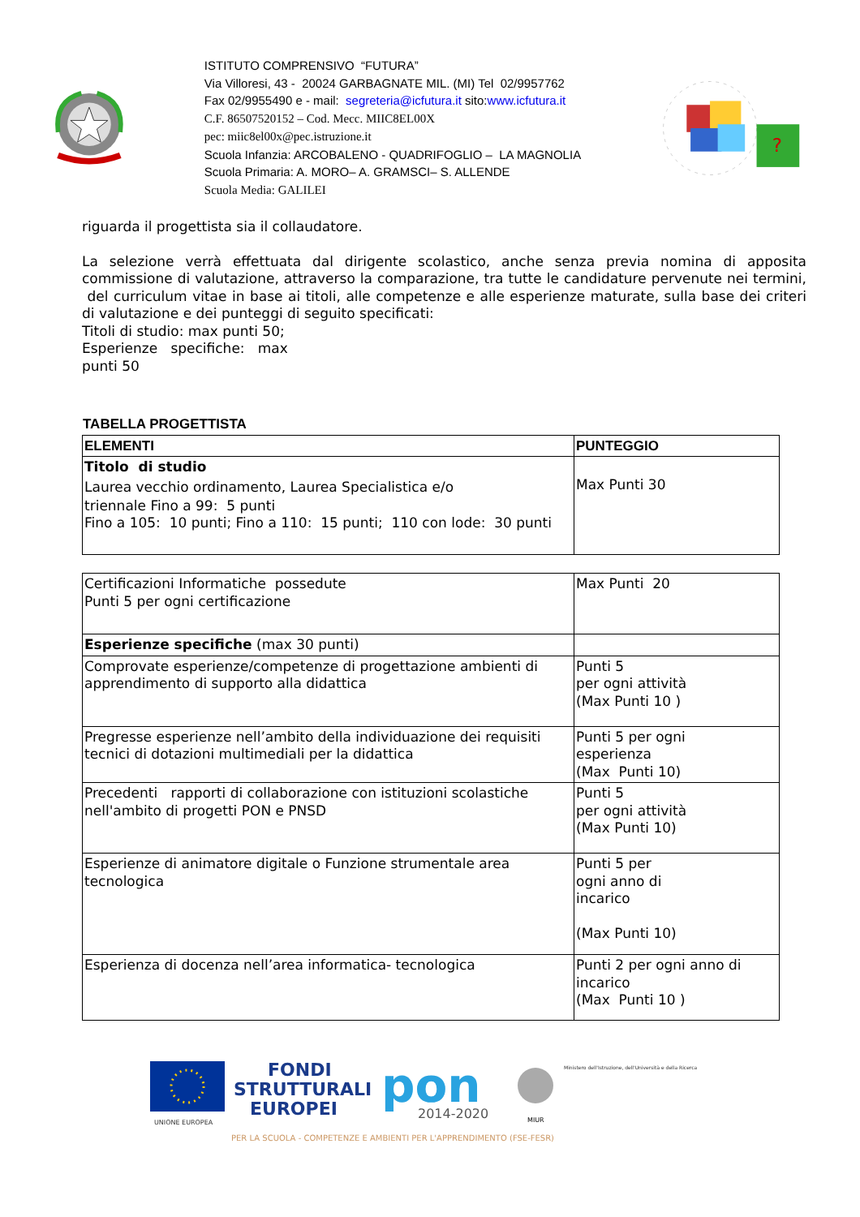ISTITUTO COMPRENSIVO “FUTURA”
Via Villoresi, 43 - 20024 GARBAGNATE MIL. (MI) Tel 02/9957762
Fax 02/9955490 e - mail: segreteria@icfutura.it sito:www.icfutura.it
C.F. 86507520152 – Cod. Mecc. MIIC8EL00X
pec: miic8el00x@pec.istruzione.it
Scuola Infanzia: ARCOBALENO - QUADRIFOGLIO – LA MAGNOLIA
Scuola Primaria: A. MORO– A. GRAMSCI– S. ALLENDE
Scuola Media: GALILEI
?
riguarda il progettista sia il collaudatore.
La selezione verrà effettuata dal dirigente scolastico, anche senza previa nomina di apposita commissione di valutazione, attraverso la comparazione, tra tutte le candidature pervenute nei termini, del curriculum vitae in base ai titoli, alle competenze e alle esperienze maturate, sulla base dei criteri di valutazione e dei punteggi di seguito specificati:
Titoli di studio: max punti 50;
Esperienze specifiche: max
punti 50
TABELLA PROGETTISTA
| ELEMENTI | PUNTEGGIO |
| --- | --- |
| Titolo di studio Laurea vecchio ordinamento, Laurea Specialistica e/o triennale Fino a 99: 5 punti Fino a 105: 10 punti; Fino a 110: 15 punti; 110 con lode: 30 punti | Max Punti 30 |
| Certificazioni Informatiche possedute Punti 5 per ogni certificazione | Max Punti 20 |
| Esperienze specifiche (max 30 punti) | |
| Comprovate esperienze/competenze di progettazione ambienti di apprendimento di supporto alla didattica | Punti 5 per ogni attività (Max Punti 10 ) |
| Pregresse esperienze nell’ambito della individuazione dei requisiti tecnici di dotazioni multimediali per la didattica | Punti 5 per ogni esperienza (Max Punti 10) |
| Precedenti rapporti di collaborazione con istituzioni scolastiche nell'ambito di progetti PON e PNSD | Punti 5 per ogni attività (Max Punti 10) |
| Esperienze di animatore digitale o Funzione strumentale area tecnologica | Punti 5 per ogni anno di incarico (Max Punti 10) |
| Esperienza di docenza nell’area informatica- tecnologica | Punti 2 per ogni anno di incarico (Max Punti 10 ) |
UNIONE EUROPEA
FONDI
STRUTTURALI
EUROPEI
pon
2014-2020
MIUR
Ministero dell'Istruzione, dell'Università e della Ricerca
PER LA SCUOLA - COMPETENZE E AMBIENTI PER L'APPRENDIMENTO (FSE-FESR)